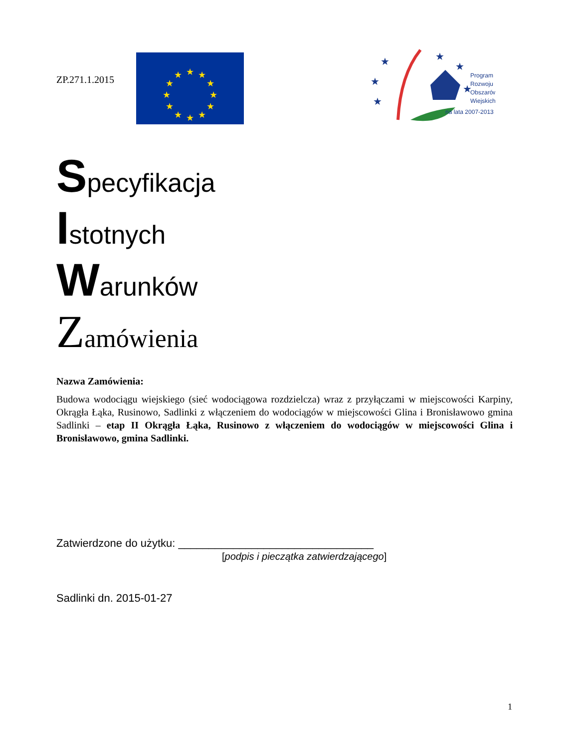ZP.271.1.2015
★
★
★
★
★
★
★
★
★
★
★
★
★
★
★
★
★
★
Program
Rozwoju
Obszarów
Wiejskich
na lata 2007-2013
Specyfikacja
Istotnych
Warunków
Zamówienia
Nazwa Zamówienia:
Budowa wodociągu wiejskiego (sieć wodociągowa rozdzielcza) wraz z przyłączami w miejscowości Karpiny, Okrągła Łąka, Rusinowo, Sadlinki z włączeniem do wodociągów w miejscowości Glina i Bronisławowo gmina Sadlinki – etap II Okrągła Łąka, Rusinowo z włączeniem do wodociągów w miejscowości Glina i Bronisławowo, gmina Sadlinki.
Zatwierdzone do użytku: ________________________________
[podpis i pieczątka zatwierdzającego]
Sadlinki dn. 2015-01-27
1